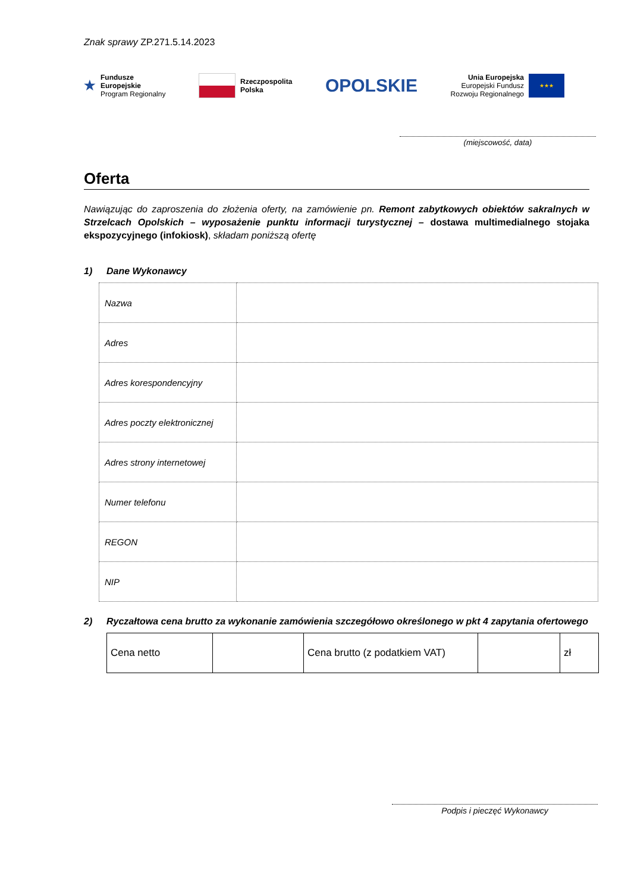Znak sprawy ZP.271.5.14.2023
★ Fundusze
Europejskie
Program Regionalny
Rzeczpospolita
Polska
OPOLSKIE
Unia Europejska
Europejski Fundusz
Rozwoju Regionalnego ★★★
(miejscowość, data)
Oferta
Nawiązując do zaproszenia do złożenia oferty, na zamówienie pn. Remont zabytkowych obiektów sakralnych w Strzelcach Opolskich – wyposażenie punktu informacji turystycznej – dostawa multimedialnego stojaka ekspozycyjnego (infokiosk), składam poniższą ofertę
1) Dane Wykonawcy
| Nazwa | |
| Adres | |
| Adres korespondencyjny | |
| Adres poczty elektronicznej | |
| Adres strony internetowej | |
| Numer telefonu | |
| REGON | |
| NIP | |
2) Ryczałtowa cena brutto za wykonanie zamówienia szczegółowo określonego w pkt 4 zapytania ofertowego
| Cena netto | | Cena brutto (z podatkiem VAT) | | zł |
Podpis i pieczęć Wykonawcy